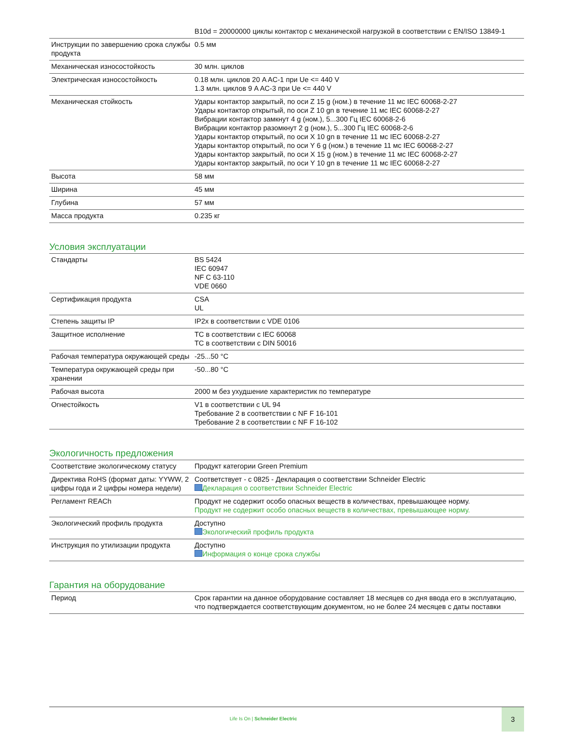| | B10d = 20000000 циклы контактор с механической нагрузкой в соответствии с EN/ISO 13849-1 |
| Инструкции по завершению срока службы продукта | 0.5 мм |
| Механическая износостойкость | 30 млн. циклов |
| Электрическая износостойкость | 0.18 млн. циклов 20 A AC-1 при Ue <= 440 V 1.3 млн. циклов 9 A AC-3 при Ue <= 440 V |
| Механическая стойкость | Удары контактор закрытый, по оси Z 15 g (ном.) в течение 11 мс IEC 60068-2-27 Удары контактор открытый, по оси Z 10 gn в течение 11 мс IEC 60068-2-27 Вибрации контактор замкнут 4 g (ном.), 5...300 Гц IEC 60068-2-6 Вибрации контактор разомкнут 2 g (ном.), 5...300 Гц IEC 60068-2-6 Удары контактор открытый, по оси X 10 gn в течение 11 мс IEC 60068-2-27 Удары контактор открытый, по оси Y 6 g (ном.) в течение 11 мс IEC 60068-2-27 Удары контактор закрытый, по оси X 15 g (ном.) в течение 11 мс IEC 60068-2-27 Удары контактор закрытый, по оси Y 10 gn в течение 11 мс IEC 60068-2-27 |
| Высота | 58 мм |
| Ширина | 45 мм |
| Глубина | 57 мм |
| Масса продукта | 0.235 кг |
Условия эксплуатации
| Стандарты | BS 5424 IEC 60947 NF C 63-110 VDE 0660 |
| Сертификация продукта | CSA UL |
| Степень защиты IP | IP2x в соответствии с VDE 0106 |
| Защитное исполнение | TC в соответствии с IEC 60068 TC в соответствии с DIN 50016 |
| Рабочая температура окружающей среды | -25...50 °C |
| Температура окружающей среды при хранении | -50...80 °C |
| Рабочая высота | 2000 м без ухудшение характеристик по температуре |
| Огнестойкость | V1 в соответствии с UL 94 Требование 2 в соответствии с NF F 16-101 Требование 2 в соответствии с NF F 16-102 |
Экологичность предложения
| Соответствие экологическому статусу | Продукт категории Green Premium |
| Директива RoHS (формат даты: YYWW, 2 цифры года и 2 цифры номера недели) | Соответствует - с 0825 - Декларация о соответствии Schneider Electric Декларация о соответствии Schneider Electric |
| Регламент REACh | Продукт не содержит особо опасных веществ в количествах, превышающее норму. Продукт не содержит особо опасных веществ в количествах, превышающее норму. |
| Экологический профиль продукта | Доступно Экологический профиль продукта |
| Инструкция по утилизации продукта | Доступно Информация о конце срока службы |
Гарантия на оборудование
| Период | Срок гарантии на данное оборудование составляет 18 месяцев со дня ввода его в эксплуатацию, что подтверждается соответствующим документом, но не более 24 месяцев с даты поставки |
Life Is On | Schneider Electric
3